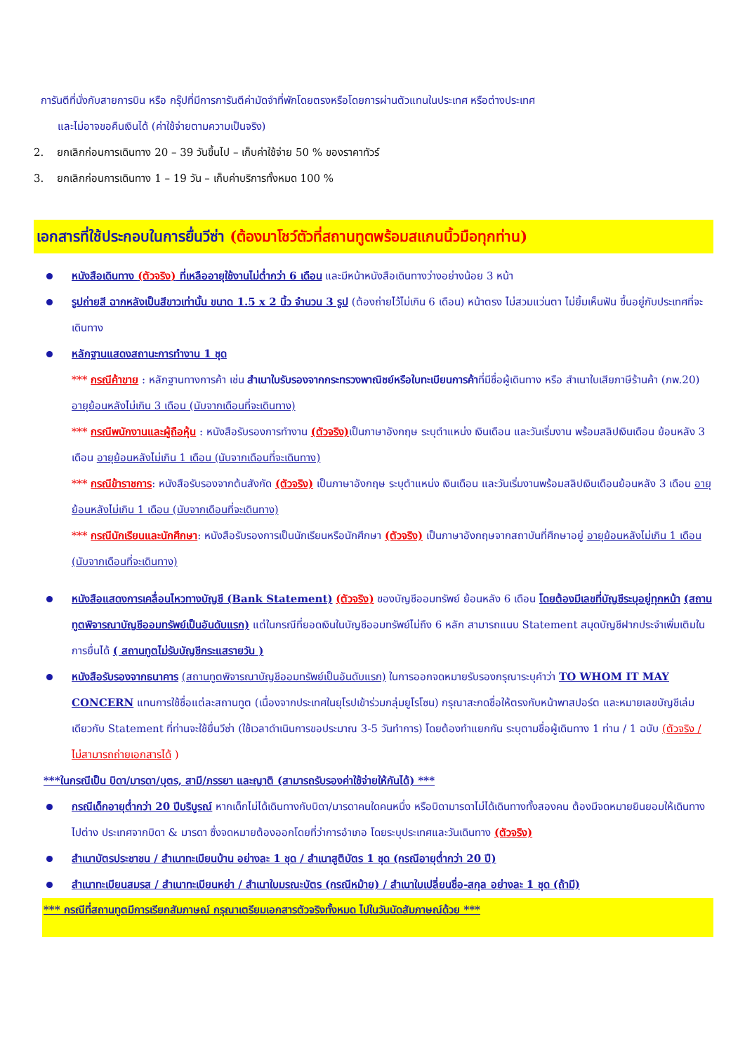การันตีที่นั่งกับสายการบิน หรือ กรุ๊ปที่มีการการันตีค่ามัดจำที่พักโดยตรงหรือโดยการผ่านตัวแทนในประเทศ หรือต่างประเทศ
และไม่อาจขอคืนเงินได้ (ค่าใช้จ่ายตามความเป็นจริง)
2. ยกเลิกก่อนการเดินทาง 20 – 39 วันขึ้นไป – เก็บค่าใช้จ่าย 50 % ของราคาทัวร์
3. ยกเลิกก่อนการเดินทาง 1 – 19 วัน – เก็บค่าบริการทั้งหมด 100 %
เอกสารที่ใช้ประกอบในการยื่นวีซ่า (ต้องมาโชว์ตัวที่สถานทูตพร้อมสแกนนิ้วมือทุกท่าน)
หนังสือเดินทาง (ตัวจริง) ที่เหลืออายุใช้งานไม่ต่ำกว่า 6 เดือน และมีหน้าหนังสือเดินทางว่างอย่างน้อย 3 หน้า
รูปถ่ายสี ฉากหลังเป็นสีขาวเท่านั้น ขนาด 1.5 x 2 นิ้ว จำนวน 3 รูป (ต้องถ่ายไว้ไม่เกิน 6 เดือน) หน้าตรง ไม่สวมแว่นตา ไม่ยิ้มเห็นฟัน ขึ้นอยู่กับประเทศที่จะเดินทาง
หลักฐานแสดงสถานะการทำงาน 1 ชุด
*** กรณีค้าขาย : หลักฐานทางการค้า เช่น สำเนาใบรับรองจากกระทรวงพาณิชย์หรือใบทะเบียนการค้าที่มีชื่อผู้เดินทาง หรือ สำเนาใบเสียภาษีร้านค้า (ภพ.20) อายุย้อนหลังไม่เกิน 3 เดือน (นับจากเดือนที่จะเดินทาง)
*** กรณีพนักงานและผู้ถือหุ้น : หนังสือรับรองการทำงาน (ตัวจริง) เป็นภาษาอังกฤษ ระบุตำแหน่ง เงินเดือน และวันเริ่มงาน พร้อมสลิปเงินเดือน ย้อนหลัง 3 เดือน อายุย้อนหลังไม่เกิน 1 เดือน (นับจากเดือนที่จะเดินทาง)
*** กรณีข้าราชการ: หนังสือรับรองจากต้นสังกัด (ตัวจริง) เป็นภาษาอังกฤษ ระบุตำแหน่ง เงินเดือน และวันเริ่มงานพร้อมสลิปเงินเดือนย้อนหลัง 3 เดือน อายุย้อนหลังไม่เกิน 1 เดือน (นับจากเดือนที่จะเดินทาง)
*** กรณีนักเรียนและนักศึกษา: หนังสือรับรองการเป็นนักเรียนหรือนักศึกษา (ตัวจริง) เป็นภาษาอังกฤษจากสถาบันที่ศึกษาอยู่ อายุย้อนหลังไม่เกิน 1 เดือน (นับจากเดือนที่จะเดินทาง)
หนังสือแสดงการเคลื่อนไหวทางบัญชี (Bank Statement) (ตัวจริง) ของบัญชีออมทรัพย์ ย้อนหลัง 6 เดือน โดยต้องมีเลขที่บัญชีระบุอยู่ทุกหน้า (สถานทูตพิจารณาบัญชีออมทรัพย์เป็นอันดับแรก) แต่ในกรณีที่ยอดเงินในบัญชีออมทรัพย์ไม่ถึง 6 หลัก สามารถแนบ Statement สมุดบัญชีฝากประจำเพิ่มเติมในการยื่นได้ ( สถานทูตไม่รับบัญชีกระแสรายวัน )
หนังสือรับรองจากธนาคาร (สถานทูตพิจารณาบัญชีออมทรัพย์เป็นอันดับแรก) ในการออกจดหมายรับรองกรุณาระบุคำว่า TO WHOM IT MAY CONCERN แทนการใช้ชื่อแต่ละสถานทูต (เนื่องจากประเทศในยุโรปเข้าร่วมกลุ่มยูโรโซน) กรุณาสะกดชื่อให้ตรงกับหน้าพาสปอร์ต และหมายเลขบัญชีเล่มเดียวกับ Statement ที่ท่านจะใช้ยื่นวีซ่า (ใช้เวลาดำเนินการขอประมาณ 3-5 วันทำการ) โดยต้องทำแยกกัน ระบุตามชื่อผู้เดินทาง 1 ท่าน / 1 ฉบับ (ตัวจริง / ไม่สามารถถ่ายเอกสารได้ )
***ในกรณีเป็น บิดา/มารดา/บุตร, สามี/ภรรยา และญาติ (สามารถรับรองค่าใช้จ่ายให้กันได้) ***
กรณีเด็กอายุต่ำกว่า 20 ปีบริบูรณ์ หากเด็กไม่ได้เดินทางกับบิดา/มารดาคนใดคนหนึ่ง หรือบิดามารดาไม่ได้เดินทางทั้งสองคน ต้องมีจดหมายยินยอมให้เดินทางไปต่าง ประเทศจากบิดา & มารดา ซึ่งจดหมายต้องออกโดยที่ว่าการอำเภอ โดยระบุประเทศและวันเดินทาง (ตัวจริง)
สำเนาบัตรประชาชน / สำเนาทะเบียนบ้าน อย่างละ 1 ชุด / สำเนาสูติบัตร 1 ชุด (กรณีอายุต่ำกว่า 20 ปี)
สำเนาทะเบียนสมรส / สำเนาทะเบียนหย่า / สำเนาใบมรณะบัตร (กรณีหม้าย) / สำเนาใบเปลี่ยนชื่อ-สกุล อย่างละ 1 ชุด (ถ้ามี)
*** กรณีที่สถานทูตมีการเรียกสัมภาษณ์ กรุณาเตรียมเอกสารตัวจริงทั้งหมด ไปในวันนัดสัมภาษณ์ด้วย ***